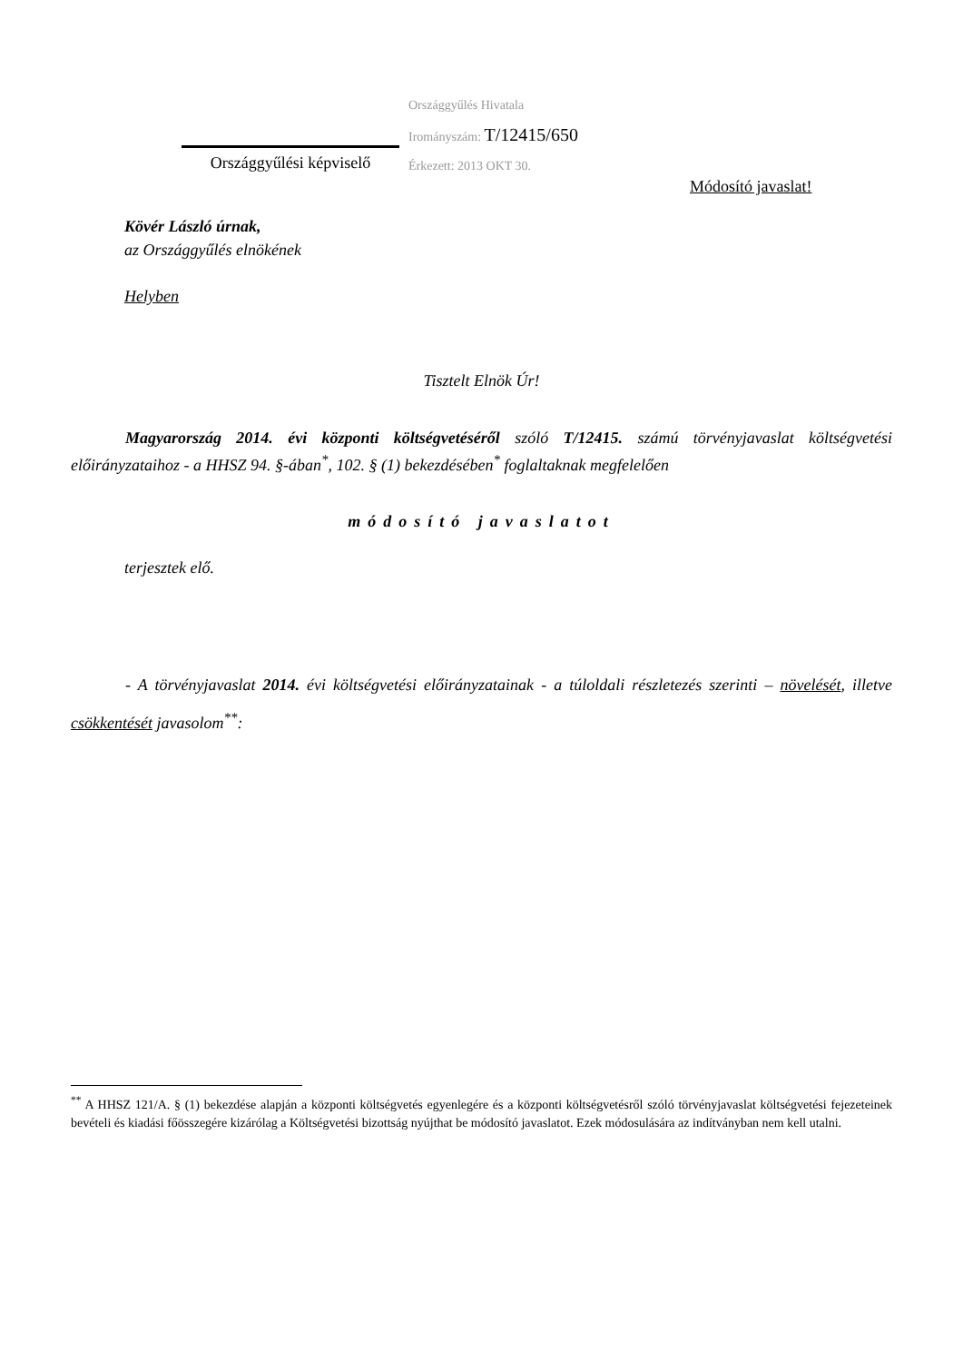Országgyűlési képviselő
Országgyűlés Hivatala
Irományszám: T/12415/650
Érkezett: 2013 OKT 30.
Módosító javaslat!
Kövér László úrnak,
az Országgyűlés elnökének
Helyben
Tisztelt Elnök Úr!
Magyarország 2014. évi központi költségvetéséről szóló T/12415. számú törvényjavaslat költségvetési előirányzataihoz - a HHSZ 94. §-ában<sup>*</sup>, 102. § (1) bekezdésében<sup>*</sup> foglaltaknak megfelelően
módosító javaslatot
terjesztek elő.
- A törvényjavaslat 2014. évi költségvetési előirányzatainak - a túloldali részletezés szerinti – növelését, illetve csökkentését javasolom<sup>**</sup>:
<sup>**</sup> A HHSZ 121/A. § (1) bekezdése alapján a központi költségvetés egyenlegére és a központi költségvetésről szóló törvényjavaslat költségvetési fejezeteinek bevételi és kiadási főösszegére kizárólag a Költségvetési bizottság nyújthat be módosító javaslatot. Ezek módosulására az indítványban nem kell utalni.